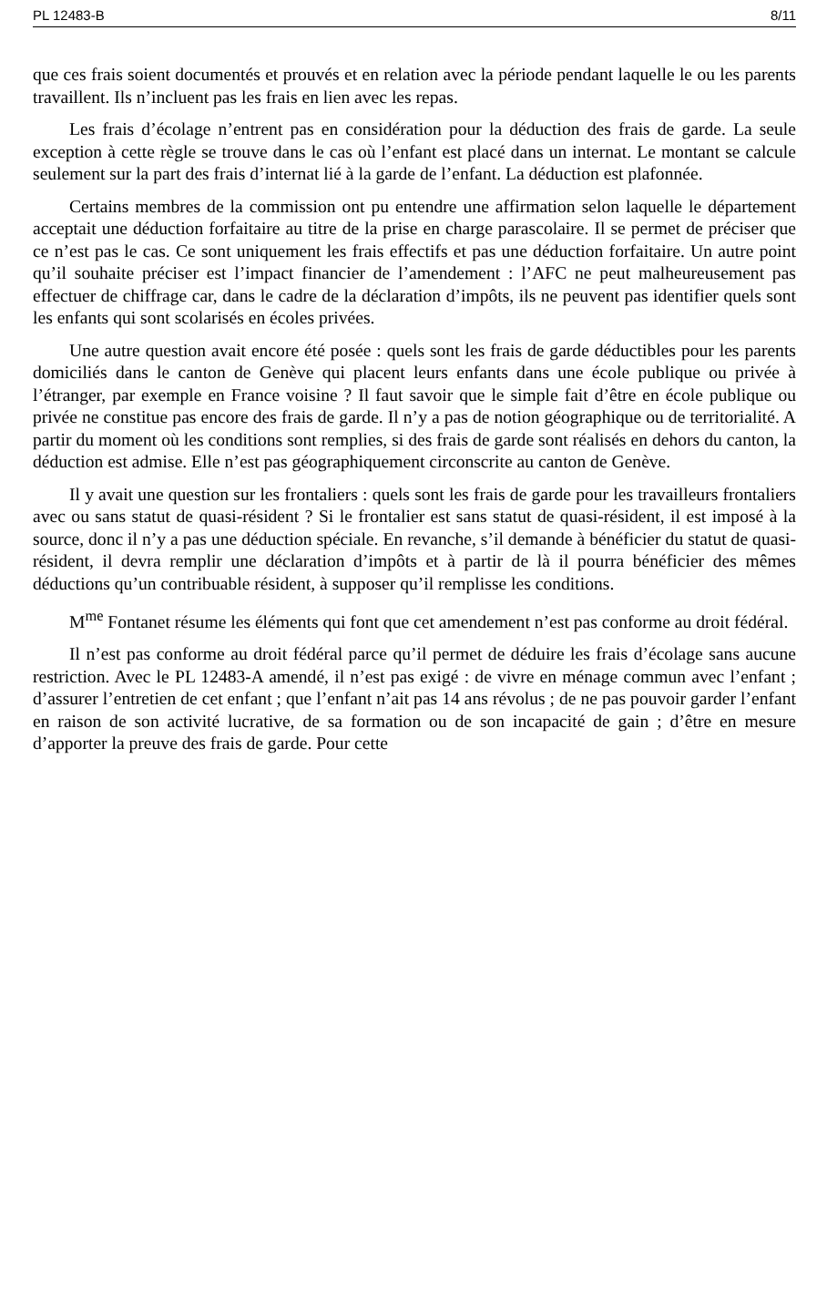PL 12483-B 8/11
que ces frais soient documentés et prouvés et en relation avec la période pendant laquelle le ou les parents travaillent. Ils n’incluent pas les frais en lien avec les repas.
Les frais d’écolage n’entrent pas en considération pour la déduction des frais de garde. La seule exception à cette règle se trouve dans le cas où l’enfant est placé dans un internat. Le montant se calcule seulement sur la part des frais d’internat lié à la garde de l’enfant. La déduction est plafonnée.
Certains membres de la commission ont pu entendre une affirmation selon laquelle le département acceptait une déduction forfaitaire au titre de la prise en charge parascolaire. Il se permet de préciser que ce n’est pas le cas. Ce sont uniquement les frais effectifs et pas une déduction forfaitaire. Un autre point qu’il souhaite préciser est l’impact financier de l’amendement : l’AFC ne peut malheureusement pas effectuer de chiffrage car, dans le cadre de la déclaration d’impôts, ils ne peuvent pas identifier quels sont les enfants qui sont scolarisés en écoles privées.
Une autre question avait encore été posée : quels sont les frais de garde déductibles pour les parents domiciliés dans le canton de Genève qui placent leurs enfants dans une école publique ou privée à l’étranger, par exemple en France voisine ? Il faut savoir que le simple fait d’être en école publique ou privée ne constitue pas encore des frais de garde. Il n’y a pas de notion géographique ou de territorialité. A partir du moment où les conditions sont remplies, si des frais de garde sont réalisés en dehors du canton, la déduction est admise. Elle n’est pas géographiquement circonscrite au canton de Genève.
Il y avait une question sur les frontaliers : quels sont les frais de garde pour les travailleurs frontaliers avec ou sans statut de quasi-résident ? Si le frontalier est sans statut de quasi-résident, il est imposé à la source, donc il n’y a pas une déduction spéciale. En revanche, s’il demande à bénéficier du statut de quasi-résident, il devra remplir une déclaration d’impôts et à partir de là il pourra bénéficier des mêmes déductions qu’un contribuable résident, à supposer qu’il remplisse les conditions.
M<sup>me</sup> Fontanet résume les éléments qui font que cet amendement n’est pas conforme au droit fédéral.
Il n’est pas conforme au droit fédéral parce qu’il permet de déduire les frais d’écolage sans aucune restriction. Avec le PL 12483-A amendé, il n’est pas exigé : de vivre en ménage commun avec l’enfant ; d’assurer l’entretien de cet enfant ; que l’enfant n’ait pas 14 ans révolus ; de ne pas pouvoir garder l’enfant en raison de son activité lucrative, de sa formation ou de son incapacité de gain ; d’être en mesure d’apporter la preuve des frais de garde. Pour cette